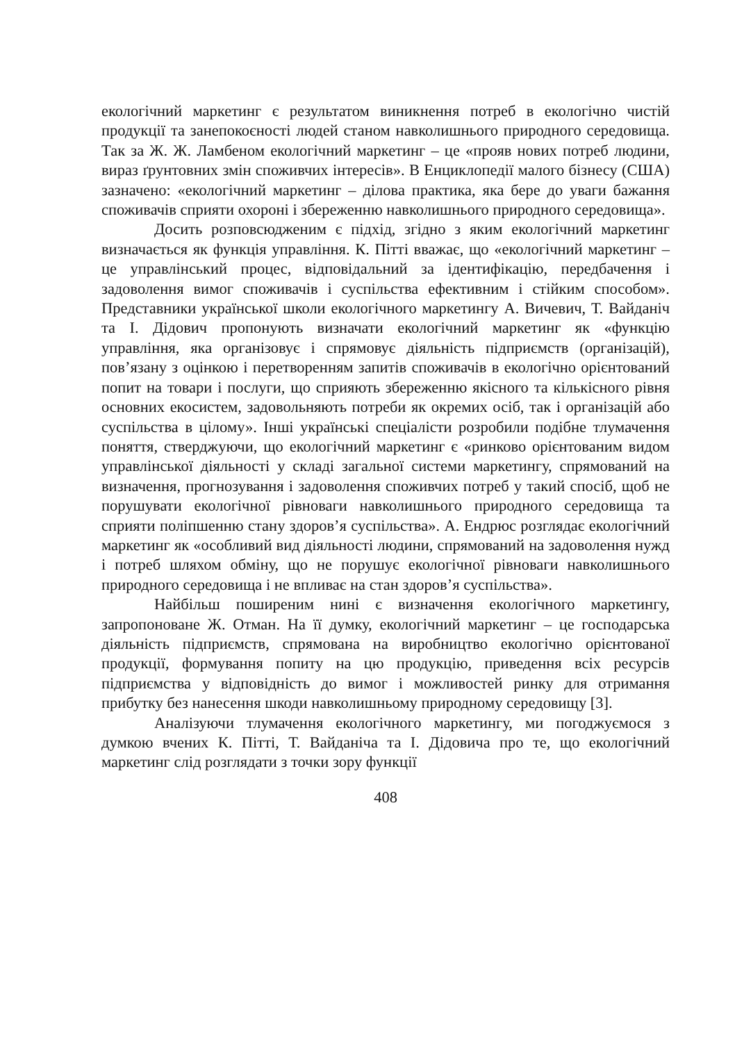екологічний маркетинг є результатом виникнення потреб в екологічно чистій продукції та занепокоєності людей станом навколишнього природного середовища. Так за Ж. Ж. Ламбеном екологічний маркетинг – це «прояв нових потреб людини, вираз ґрунтовних змін споживчих інтересів». В Енциклопедії малого бізнесу (США) зазначено: «екологічний маркетинг – ділова практика, яка бере до уваги бажання споживачів сприяти охороні і збереженню навколишнього природного середовища».
Досить розповсюдженим є підхід, згідно з яким екологічний маркетинг визначається як функція управління. К. Пітті вважає, що «екологічний маркетинг – це управлінський процес, відповідальний за ідентифікацію, передбачення і задоволення вимог споживачів і суспільства ефективним і стійким способом». Представники української школи екологічного маркетингу А. Вичевич, Т. Вайданіч та І. Дідович пропонують визначати екологічний маркетинг як «функцію управління, яка організовує і спрямовує діяльність підприємств (організацій), пов’язану з оцінкою і перетворенням запитів споживачів в екологічно орієнтований попит на товари і послуги, що сприяють збереженню якісного та кількісного рівня основних екосистем, задовольняють потреби як окремих осіб, так і організацій або суспільства в цілому». Інші українські спеціалісти розробили подібне тлумачення поняття, стверджуючи, що екологічний маркетинг є «ринково орієнтованим видом управлінської діяльності у складі загальної системи маркетингу, спрямований на визначення, прогнозування і задоволення споживчих потреб у такий спосіб, щоб не порушувати екологічної рівноваги навколишнього природного середовища та сприяти поліпшенню стану здоров’я суспільства». А. Ендрюс розглядає екологічний маркетинг як «особливий вид діяльності людини, спрямований на задоволення нужд і потреб шляхом обміну, що не порушує екологічної рівноваги навколишнього природного середовища і не впливає на стан здоров’я суспільства».
Найбільш поширеним нині є визначення екологічного маркетингу, запропоноване Ж. Отман. На її думку, екологічний маркетинг – це господарська діяльність підприємств, спрямована на виробництво екологічно орієнтованої продукції, формування попиту на цю продукцію, приведення всіх ресурсів підприємства у відповідність до вимог і можливостей ринку для отримання прибутку без нанесення шкоди навколишньому природному середовищу [3].
Аналізуючи тлумачення екологічного маркетингу, ми погоджуємося з думкою вчених К. Пітті, Т. Вайданіча та І. Дідовича про те, що екологічний маркетинг слід розглядати з точки зору функції
408